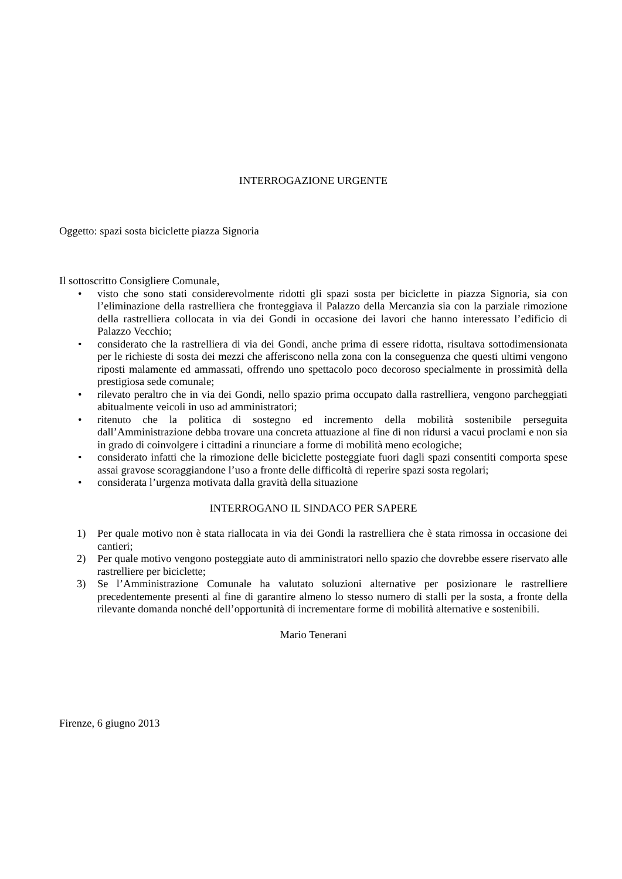INTERROGAZIONE URGENTE
Oggetto: spazi sosta biciclette piazza Signoria
Il sottoscritto Consigliere Comunale,
• visto che sono stati considerevolmente ridotti gli spazi sosta per biciclette in piazza Signoria, sia con l’eliminazione della rastrelliera che fronteggiava il Palazzo della Mercanzia sia con la parziale rimozione della rastrelliera collocata in via dei Gondi in occasione dei lavori che hanno interessato l’edificio di Palazzo Vecchio;
• considerato che la rastrelliera di via dei Gondi, anche prima di essere ridotta, risultava sottodimensionata per le richieste di sosta dei mezzi che afferiscono nella zona con la conseguenza che questi ultimi vengono riposti malamente ed ammassati, offrendo uno spettacolo poco decoroso specialmente in prossimità della prestigiosa sede comunale;
• rilevato peraltro che in via dei Gondi, nello spazio prima occupato dalla rastrelliera, vengono parcheggiati abitualmente veicoli in uso ad amministratori;
• ritenuto che la politica di sostegno ed incremento della mobilità sostenibile perseguita dall’Amministrazione debba trovare una concreta attuazione al fine di non ridursi a vacui proclami e non sia in grado di coinvolgere i cittadini a rinunciare a forme di mobilità meno ecologiche;
• considerato infatti che la rimozione delle biciclette posteggiate fuori dagli spazi consentiti comporta spese assai gravose scoraggiandone l’uso a fronte delle difficoltà di reperire spazi sosta regolari;
• considerata l’urgenza motivata dalla gravità della situazione
INTERROGANO IL SINDACO PER SAPERE
1) Per quale motivo non è stata riallocata in via dei Gondi la rastrelliera che è stata rimossa in occasione dei cantieri;
2) Per quale motivo vengono posteggiate auto di amministratori nello spazio che dovrebbe essere riservato alle rastrelliere per biciclette;
3) Se l’Amministrazione Comunale ha valutato soluzioni alternative per posizionare le rastrelliere precedentemente presenti al fine di garantire almeno lo stesso numero di stalli per la sosta, a fronte della rilevante domanda nonché dell’opportunità di incrementare forme di mobilità alternative e sostenibili.
Mario Tenerani
Firenze, 6 giugno 2013